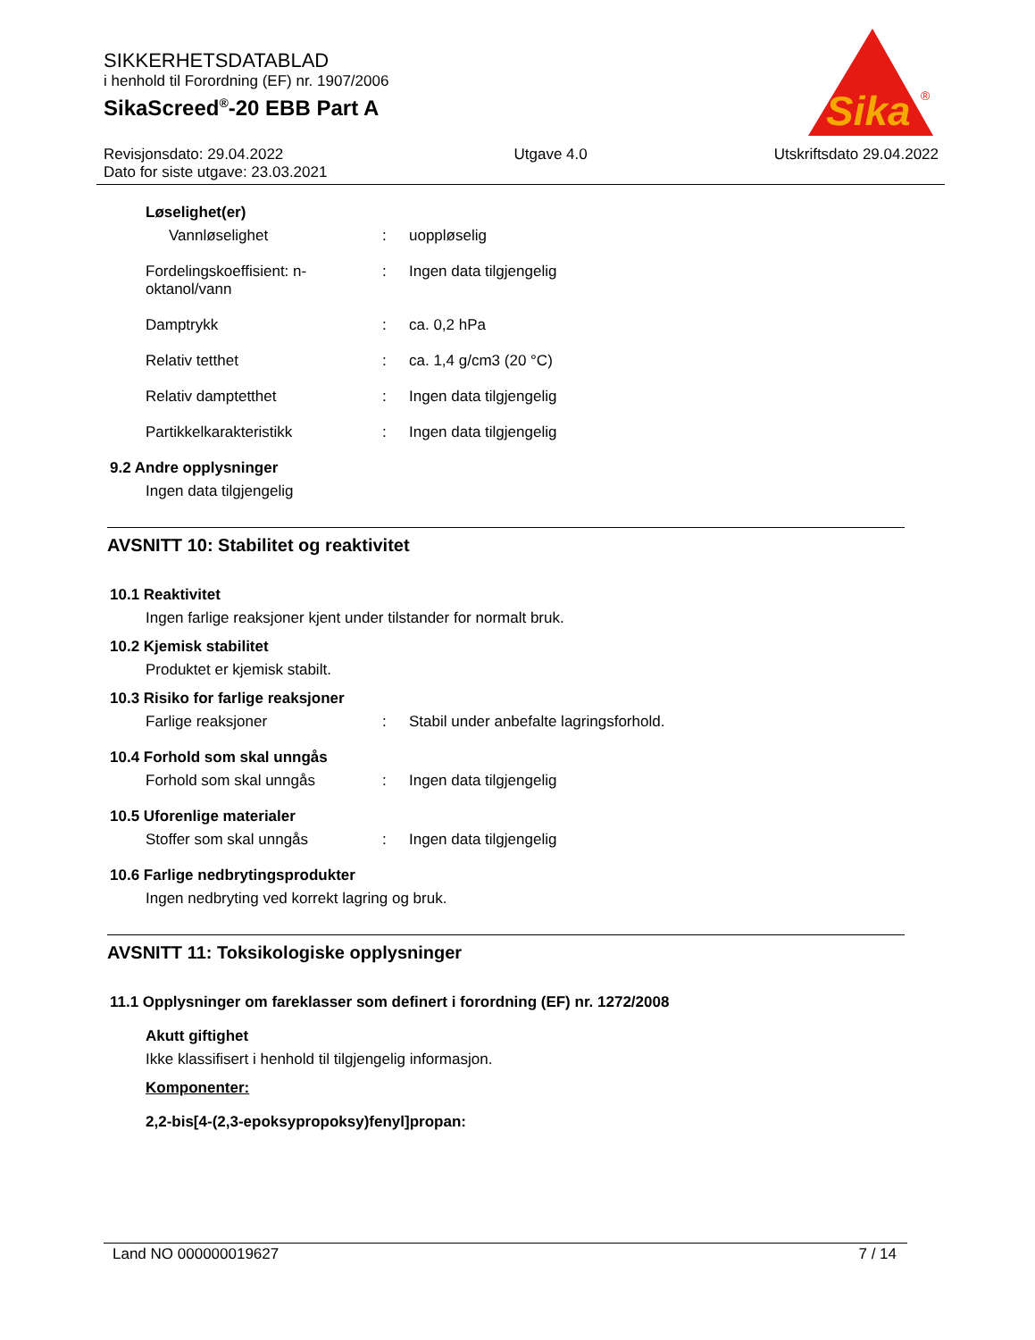SIKKERHETSDATABLAD
i henhold til Forordning (EF) nr. 1907/2006
SikaScreed<sup>®</sup>-20 EBB Part A
Sika
®
Revisjonsdato: 29.04.2022
Dato for siste utgave: 23.03.2021
Utgave 4.0 Utskriftsdato 29.04.2022
Løselighet(er)
Vannløselighet : uoppløselig
Fordelingskoeffisient: n-oktanol/vann
: Ingen data tilgjengelig
Damptrykk : ca. 0,2 hPa
Relativ tetthet : ca. 1,4 g/cm3 (20 °C)
Relativ damptetthet : Ingen data tilgjengelig
Partikkelkarakteristikk : Ingen data tilgjengelig
9.2 Andre opplysninger
Ingen data tilgjengelig
AVSNITT 10: Stabilitet og reaktivitet
10.1 Reaktivitet
Ingen farlige reaksjoner kjent under tilstander for normalt bruk.
10.2 Kjemisk stabilitet
Produktet er kjemisk stabilt.
10.3 Risiko for farlige reaksjoner
Farlige reaksjoner : Stabil under anbefalte lagringsforhold.
10.4 Forhold som skal unngås
Forhold som skal unngås : Ingen data tilgjengelig
10.5 Uforenlige materialer
Stoffer som skal unngås : Ingen data tilgjengelig
10.6 Farlige nedbrytingsprodukter
Ingen nedbryting ved korrekt lagring og bruk.
AVSNITT 11: Toksikologiske opplysninger
11.1 Opplysninger om fareklasser som definert i forordning (EF) nr. 1272/2008
Akutt giftighet
Ikke klassifisert i henhold til tilgjengelig informasjon.
Komponenter:
2,2-bis[4-(2,3-epoksypropoksy)fenyl]propan:
Land NO 000000019627 7 / 14